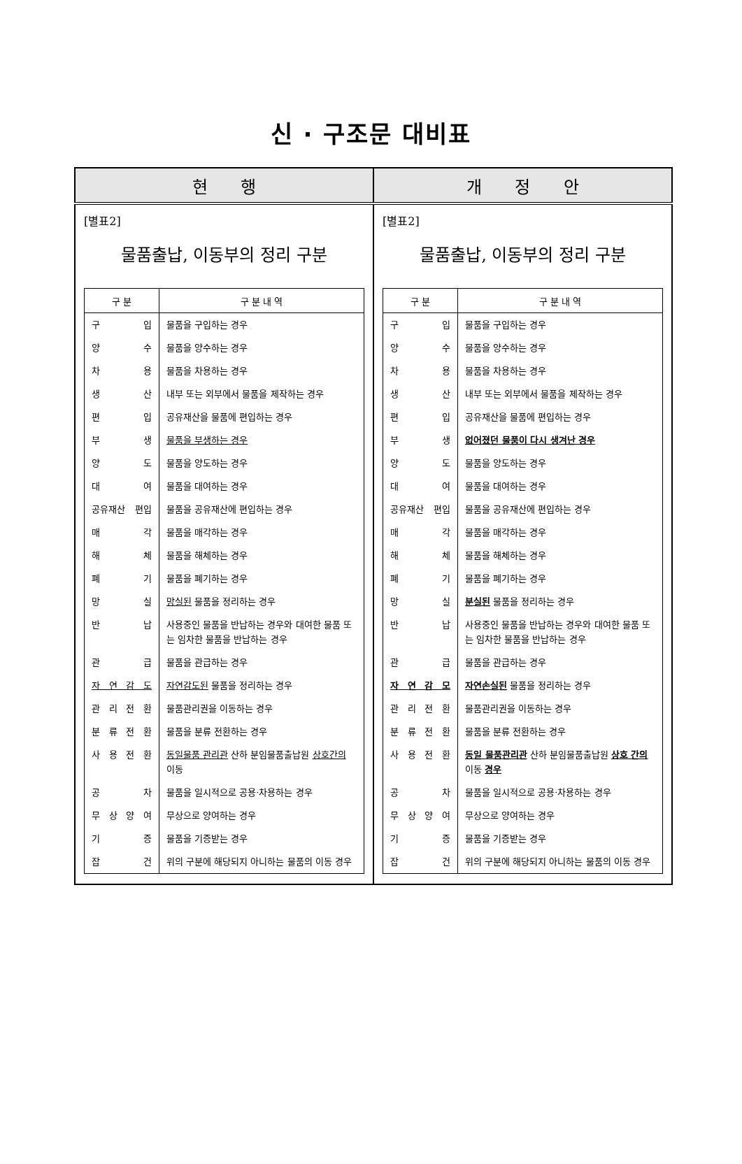신 · 구조문 대비표
| 현 행 | 개 정 안 |
| --- | --- |
| [별표2] 물품출납, 이동부의 정리 구분 / 구 분 / 구 분 내 역 / / --- / --- / / 구 입 / 물품을 구입하는 경우 / / 양 수 / 물품을 양수하는 경우 / / 차 용 / 물품을 차용하는 경우 / / 생 산 / 내부 또는 외부에서 물품을 제작하는 경우 / / 편 입 / 공유재산을 물품에 편입하는 경우 / / 부 생 / 물품을 부생하는 경우 / / 양 도 / 물품을 양도하는 경우 / / 대 여 / 물품을 대여하는 경우 / / 공유재산 편입 / 물품을 공유재산에 편입하는 경우 / / 매 각 / 물품을 매각하는 경우 / / 해 체 / 물품을 해체하는 경우 / / 폐 기 / 물품을 폐기하는 경우 / / 망 실 / 망실된 물품을 정리하는 경우 / / 반 납 / 사용중인 물품을 반납하는 경우와 대여한 물품 또는 임차한 물품을 반납하는 경우 / / 관 급 / 물품을 관급하는 경우 / / 자 연 감 도 / 자연감도된 물품을 정리하는 경우 / / 관 리 전 환 / 물품관리권을 이동하는 경우 / / 분 류 전 환 / 물품을 분류 전환하는 경우 / / 사 용 전 환 / 동일물품 관리관 산하 분임물품출납원 상호간의 이동 / / 공 차 / 물품을 일시적으로 공용·차용하는 경우 / / 무 상 양 여 / 무상으로 양여하는 경우 / / 기 증 / 물품을 기증받는 경우 / / 잡 건 / 위의 구분에 해당되지 아니하는 물품의 이동 경우 / | [별표2] 물품출납, 이동부의 정리 구분 / 구 분 / 구 분 내 역 / / --- / --- / / 구 입 / 물품을 구입하는 경우 / / 양 수 / 물품을 양수하는 경우 / / 차 용 / 물품을 차용하는 경우 / / 생 산 / 내부 또는 외부에서 물품을 제작하는 경우 / / 편 입 / 공유재산을 물품에 편입하는 경우 / / 부 생 / 없어졌던 물품이 다시 생겨난 경우 / / 양 도 / 물품을 양도하는 경우 / / 대 여 / 물품을 대여하는 경우 / / 공유재산 편입 / 물품을 공유재산에 편입하는 경우 / / 매 각 / 물품을 매각하는 경우 / / 해 체 / 물품을 해체하는 경우 / / 폐 기 / 물품을 폐기하는 경우 / / 망 실 / 분실된 물품을 정리하는 경우 / / 반 납 / 사용중인 물품을 반납하는 경우와 대여한 물품 또는 임차한 물품을 반납하는 경우 / / 관 급 / 물품을 관급하는 경우 / / 자 연 감 모 / 자연손실된 물품을 정리하는 경우 / / 관 리 전 환 / 물품관리권을 이동하는 경우 / / 분 류 전 환 / 물품을 분류 전환하는 경우 / / 사 용 전 환 / 동일 물품관리관 산하 분임물품출납원 상호 간의 이동 경우 / / 공 차 / 물품을 일시적으로 공용·차용하는 경우 / / 무 상 양 여 / 무상으로 양여하는 경우 / / 기 증 / 물품을 기증받는 경우 / / 잡 건 / 위의 구분에 해당되지 아니하는 물품의 이동 경우 / |